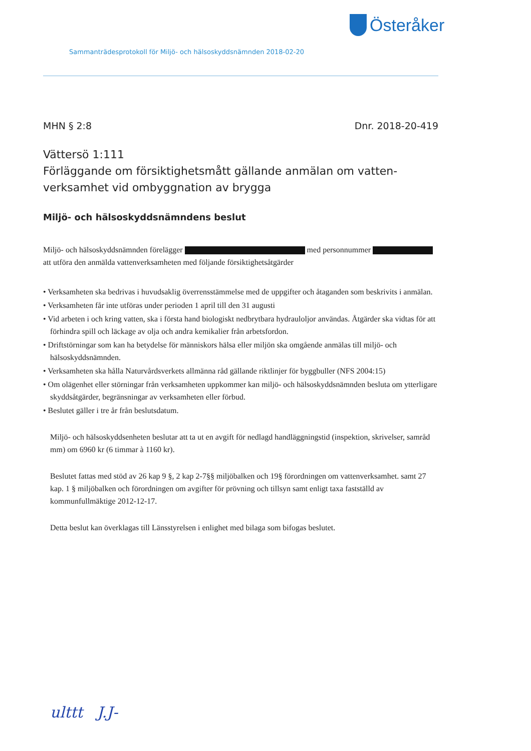Österåker
Sammanträdesprotokoll för Miljö- och hälsoskyddsnämnden 2018-02-20
MHN § 2:8 Dnr. 2018-20-419
Vättersö 1:111
Förläggande om försiktighetsmått gällande anmälan om vatten-verksamhet vid ombyggnation av brygga
Miljö- och hälsoskyddsnämndens beslut
Miljö- och hälsoskyddsnämnden förelägger med personnummer att utföra den anmälda vattenverksamheten med följande försiktighetsåtgärder
• Verksamheten ska bedrivas i huvudsaklig överrensstämmelse med de uppgifter och åtaganden som beskrivits i anmälan.
• Verksamheten får inte utföras under perioden 1 april till den 31 augusti
• Vid arbeten i och kring vatten, ska i första hand biologiskt nedbrytbara hydrauloljor användas. Åtgärder ska vidtas för att förhindra spill och läckage av olja och andra kemikalier från arbetsfordon.
• Driftstörningar som kan ha betydelse för människors hälsa eller miljön ska omgående anmälas till miljö- och hälsoskyddsnämnden.
• Verksamheten ska hålla Naturvårdsverkets allmänna råd gällande riktlinjer för byggbuller (NFS 2004:15)
• Om olägenhet eller störningar från verksamheten uppkommer kan miljö- och hälsoskyddsnämnden besluta om ytterligare skyddsåtgärder, begränsningar av verksamheten eller förbud.
• Beslutet gäller i tre år från beslutsdatum.
Miljö- och hälsoskyddsenheten beslutar att ta ut en avgift för nedlagd handläggningstid (inspektion, skrivelser, samråd mm) om 6960 kr (6 timmar à 1160 kr).
Beslutet fattas med stöd av 26 kap 9 §, 2 kap 2-7§§ miljöbalken och 19§ förordningen om vattenverksamhet. samt 27 kap. 1 § miljöbalken och förordningen om avgifter för prövning och tillsyn samt enligt taxa fastställd av kommunfullmäktige 2012-12-17.
Detta beslut kan överklagas till Länsstyrelsen i enlighet med bilaga som bifogas beslutet.
ulttt J.J-